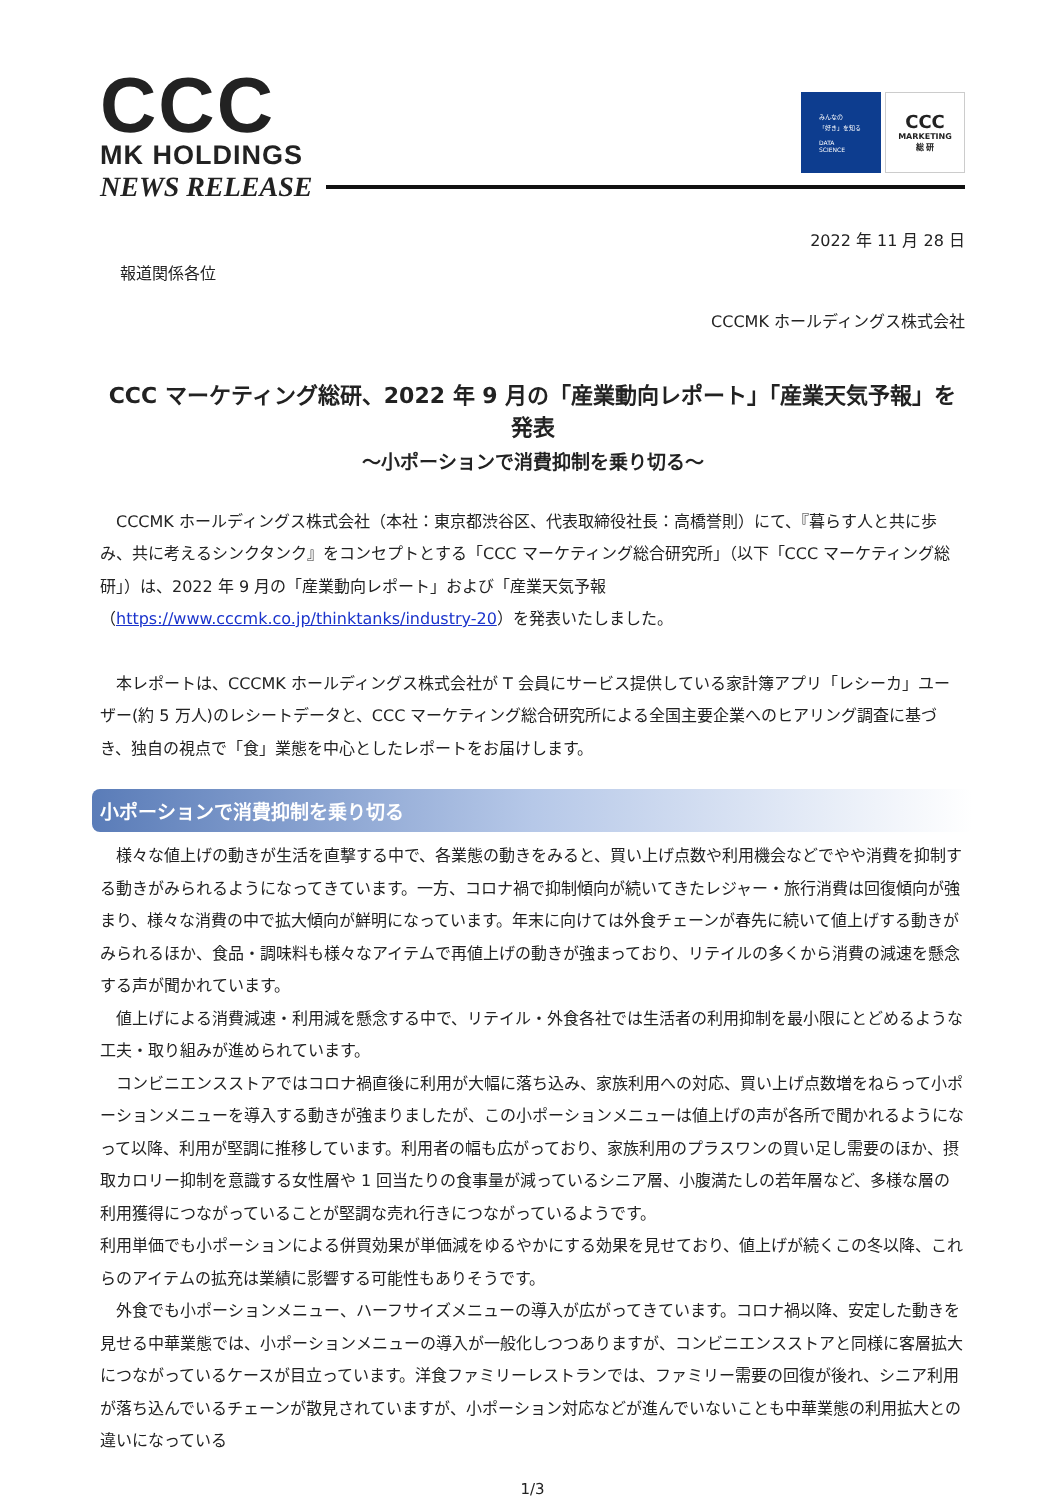CCC
MK HOLDINGS
NEWS RELEASE
みんなの
「好き」を知る
DATA
SCIENCE
CCC
MARKETING
総 研
2022 年 11 月 28 日
報道関係各位
CCCMK ホールディングス株式会社
CCC マーケティング総研、2022 年 9 月の「産業動向レポート」「産業天気予報」を発表
～小ポーションで消費抑制を乗り切る～
　CCCMK ホールディングス株式会社（本社：東京都渋谷区、代表取締役社長：高橋誉則）にて、『暮らす人と共に歩み、共に考えるシンクタンク』をコンセプトとする「CCC マーケティング総合研究所」（以下「CCC マーケティング総研」）は、2022 年 9 月の「産業動向レポート」および「産業天気予報（https://www.cccmk.co.jp/thinktanks/industry-20）を発表いたしました。
　本レポートは、CCCMK ホールディングス株式会社が T 会員にサービス提供している家計簿アプリ「レシーカ」ユーザー(約 5 万人)のレシートデータと、CCC マーケティング総合研究所による全国主要企業へのヒアリング調査に基づき、独自の視点で「食」業態を中心としたレポートをお届けします。
小ポーションで消費抑制を乗り切る
　様々な値上げの動きが生活を直撃する中で、各業態の動きをみると、買い上げ点数や利用機会などでやや消費を抑制する動きがみられるようになってきています。一方、コロナ禍で抑制傾向が続いてきたレジャー・旅行消費は回復傾向が強まり、様々な消費の中で拡大傾向が鮮明になっています。年末に向けては外食チェーンが春先に続いて値上げする動きがみられるほか、食品・調味料も様々なアイテムで再値上げの動きが強まっており、リテイルの多くから消費の減速を懸念する声が聞かれています。
　値上げによる消費減速・利用減を懸念する中で、リテイル・外食各社では生活者の利用抑制を最小限にとどめるような工夫・取り組みが進められています。
　コンビニエンスストアではコロナ禍直後に利用が大幅に落ち込み、家族利用への対応、買い上げ点数増をねらって小ポーションメニューを導入する動きが強まりましたが、この小ポーションメニューは値上げの声が各所で聞かれるようになって以降、利用が堅調に推移しています。利用者の幅も広がっており、家族利用のプラスワンの買い足し需要のほか、摂取カロリー抑制を意識する女性層や 1 回当たりの食事量が減っているシニア層、小腹満たしの若年層など、多様な層の利用獲得につながっていることが堅調な売れ行きにつながっているようです。
利用単価でも小ポーションによる併買効果が単価減をゆるやかにする効果を見せており、値上げが続くこの冬以降、これらのアイテムの拡充は業績に影響する可能性もありそうです。
　外食でも小ポーションメニュー、ハーフサイズメニューの導入が広がってきています。コロナ禍以降、安定した動きを見せる中華業態では、小ポーションメニューの導入が一般化しつつありますが、コンビニエンスストアと同様に客層拡大につながっているケースが目立っています。洋食ファミリーレストランでは、ファミリー需要の回復が後れ、シニア利用が落ち込んでいるチェーンが散見されていますが、小ポーション対応などが進んでいないことも中華業態の利用拡大との違いになっている
1/3